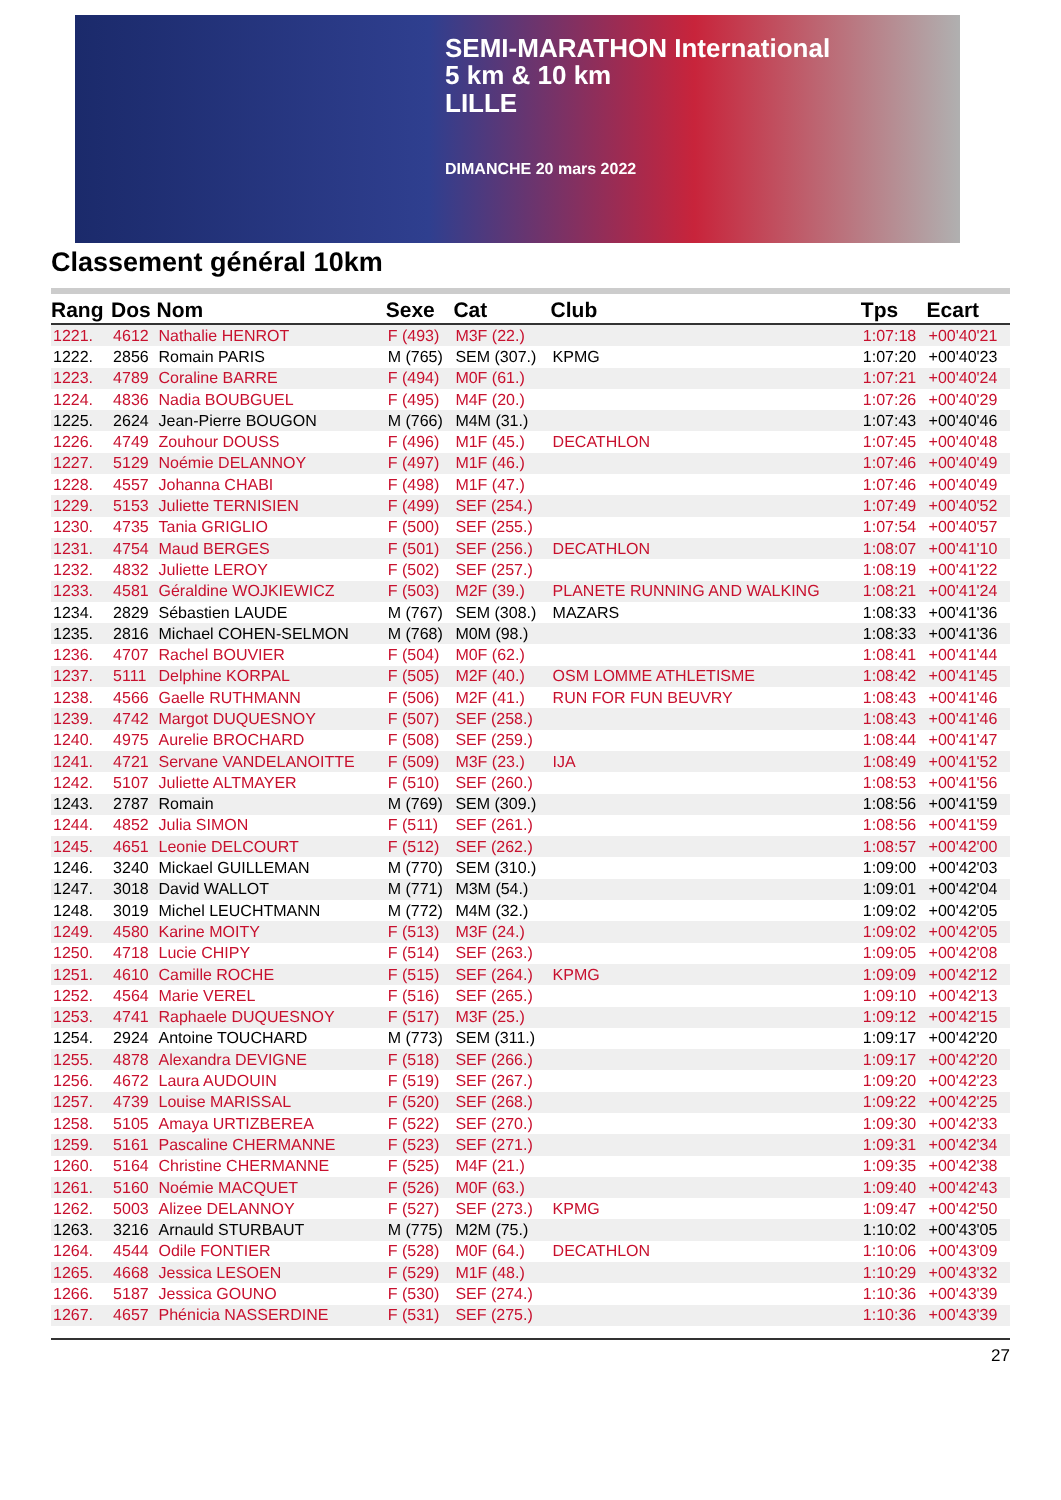SEMI-MARATHON International
5 km & 10 km
LILLE
DIMANCHE 20 mars 2022
Classement général 10km
| Rang | Dos | Nom | Sexe | Cat | Club | Tps | Ecart |
| --- | --- | --- | --- | --- | --- | --- | --- |
| 1221. | 4612 | Nathalie HENROT | F (493) | M3F (22.) | | 1:07:18 | +00'40'21 |
| 1222. | 2856 | Romain PARIS | M (765) | SEM (307.) | KPMG | 1:07:20 | +00'40'23 |
| 1223. | 4789 | Coraline BARRE | F (494) | M0F (61.) | | 1:07:21 | +00'40'24 |
| 1224. | 4836 | Nadia BOUBGUEL | F (495) | M4F (20.) | | 1:07:26 | +00'40'29 |
| 1225. | 2624 | Jean-Pierre BOUGON | M (766) | M4M (31.) | | 1:07:43 | +00'40'46 |
| 1226. | 4749 | Zouhour DOUSS | F (496) | M1F (45.) | DECATHLON | 1:07:45 | +00'40'48 |
| 1227. | 5129 | Noémie DELANNOY | F (497) | M1F (46.) | | 1:07:46 | +00'40'49 |
| 1228. | 4557 | Johanna CHABI | F (498) | M1F (47.) | | 1:07:46 | +00'40'49 |
| 1229. | 5153 | Juliette TERNISIEN | F (499) | SEF (254.) | | 1:07:49 | +00'40'52 |
| 1230. | 4735 | Tania GRIGLIO | F (500) | SEF (255.) | | 1:07:54 | +00'40'57 |
| 1231. | 4754 | Maud BERGES | F (501) | SEF (256.) | DECATHLON | 1:08:07 | +00'41'10 |
| 1232. | 4832 | Juliette LEROY | F (502) | SEF (257.) | | 1:08:19 | +00'41'22 |
| 1233. | 4581 | Géraldine WOJKIEWICZ | F (503) | M2F (39.) | PLANETE RUNNING AND WALKING | 1:08:21 | +00'41'24 |
| 1234. | 2829 | Sébastien LAUDE | M (767) | SEM (308.) | MAZARS | 1:08:33 | +00'41'36 |
| 1235. | 2816 | Michael COHEN-SELMON | M (768) | M0M (98.) | | 1:08:33 | +00'41'36 |
| 1236. | 4707 | Rachel BOUVIER | F (504) | M0F (62.) | | 1:08:41 | +00'41'44 |
| 1237. | 5111 | Delphine KORPAL | F (505) | M2F (40.) | OSM LOMME ATHLETISME | 1:08:42 | +00'41'45 |
| 1238. | 4566 | Gaelle RUTHMANN | F (506) | M2F (41.) | RUN FOR FUN BEUVRY | 1:08:43 | +00'41'46 |
| 1239. | 4742 | Margot DUQUESNOY | F (507) | SEF (258.) | | 1:08:43 | +00'41'46 |
| 1240. | 4975 | Aurelie BROCHARD | F (508) | SEF (259.) | | 1:08:44 | +00'41'47 |
| 1241. | 4721 | Servane VANDELANOITTE | F (509) | M3F (23.) | IJA | 1:08:49 | +00'41'52 |
| 1242. | 5107 | Juliette ALTMAYER | F (510) | SEF (260.) | | 1:08:53 | +00'41'56 |
| 1243. | 2787 | Romain | M (769) | SEM (309.) | | 1:08:56 | +00'41'59 |
| 1244. | 4852 | Julia SIMON | F (511) | SEF (261.) | | 1:08:56 | +00'41'59 |
| 1245. | 4651 | Leonie DELCOURT | F (512) | SEF (262.) | | 1:08:57 | +00'42'00 |
| 1246. | 3240 | Mickael GUILLEMAN | M (770) | SEM (310.) | | 1:09:00 | +00'42'03 |
| 1247. | 3018 | David WALLOT | M (771) | M3M (54.) | | 1:09:01 | +00'42'04 |
| 1248. | 3019 | Michel LEUCHTMANN | M (772) | M4M (32.) | | 1:09:02 | +00'42'05 |
| 1249. | 4580 | Karine MOITY | F (513) | M3F (24.) | | 1:09:02 | +00'42'05 |
| 1250. | 4718 | Lucie CHIPY | F (514) | SEF (263.) | | 1:09:05 | +00'42'08 |
| 1251. | 4610 | Camille ROCHE | F (515) | SEF (264.) | KPMG | 1:09:09 | +00'42'12 |
| 1252. | 4564 | Marie VEREL | F (516) | SEF (265.) | | 1:09:10 | +00'42'13 |
| 1253. | 4741 | Raphaele DUQUESNOY | F (517) | M3F (25.) | | 1:09:12 | +00'42'15 |
| 1254. | 2924 | Antoine TOUCHARD | M (773) | SEM (311.) | | 1:09:17 | +00'42'20 |
| 1255. | 4878 | Alexandra DEVIGNE | F (518) | SEF (266.) | | 1:09:17 | +00'42'20 |
| 1256. | 4672 | Laura AUDOUIN | F (519) | SEF (267.) | | 1:09:20 | +00'42'23 |
| 1257. | 4739 | Louise MARISSAL | F (520) | SEF (268.) | | 1:09:22 | +00'42'25 |
| 1258. | 5105 | Amaya URTIZBEREA | F (522) | SEF (270.) | | 1:09:30 | +00'42'33 |
| 1259. | 5161 | Pascaline CHERMANNE | F (523) | SEF (271.) | | 1:09:31 | +00'42'34 |
| 1260. | 5164 | Christine CHERMANNE | F (525) | M4F (21.) | | 1:09:35 | +00'42'38 |
| 1261. | 5160 | Noémie MACQUET | F (526) | M0F (63.) | | 1:09:40 | +00'42'43 |
| 1262. | 5003 | Alizee DELANNOY | F (527) | SEF (273.) | KPMG | 1:09:47 | +00'42'50 |
| 1263. | 3216 | Arnauld STURBAUT | M (775) | M2M (75.) | | 1:10:02 | +00'43'05 |
| 1264. | 4544 | Odile FONTIER | F (528) | M0F (64.) | DECATHLON | 1:10:06 | +00'43'09 |
| 1265. | 4668 | Jessica LESOEN | F (529) | M1F (48.) | | 1:10:29 | +00'43'32 |
| 1266. | 5187 | Jessica GOUNO | F (530) | SEF (274.) | | 1:10:36 | +00'43'39 |
| 1267. | 4657 | Phénicia NASSERDINE | F (531) | SEF (275.) | | 1:10:36 | +00'43'39 |
27